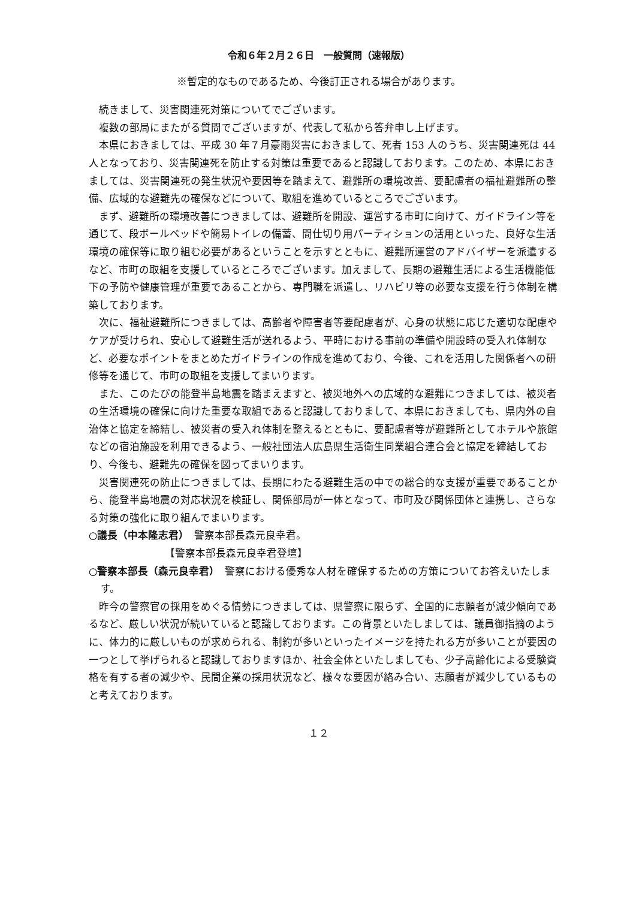令和６年２月２６日　一般質問（速報版）
※暫定的なものであるため、今後訂正される場合があります。
続きまして、災害関連死対策についてでございます。
複数の部局にまたがる質問でございますが、代表して私から答弁申し上げます。
本県におきましては、平成 30 年７月豪雨災害におきまして、死者 153 人のうち、災害関連死は 44 人となっており、災害関連死を防止する対策は重要であると認識しております。このため、本県におきましては、災害関連死の発生状況や要因等を踏まえて、避難所の環境改善、要配慮者の福祉避難所の整備、広域的な避難先の確保などについて、取組を進めているところでございます。
まず、避難所の環境改善につきましては、避難所を開設、運営する市町に向けて、ガイドライン等を通じて、段ボールベッドや簡易トイレの備蓄、間仕切り用パーティションの活用といった、良好な生活環境の確保等に取り組む必要があるということを示すとともに、避難所運営のアドバイザーを派遣するなど、市町の取組を支援しているところでございます。加えまして、長期の避難生活による生活機能低下の予防や健康管理が重要であることから、専門職を派遣し、リハビリ等の必要な支援を行う体制を構築しております。
次に、福祉避難所につきましては、高齢者や障害者等要配慮者が、心身の状態に応じた適切な配慮やケアが受けられ、安心して避難生活が送れるよう、平時における事前の準備や開設時の受入れ体制など、必要なポイントをまとめたガイドラインの作成を進めており、今後、これを活用した関係者への研修等を通じて、市町の取組を支援してまいります。
また、このたびの能登半島地震を踏まえますと、被災地外への広域的な避難につきましては、被災者の生活環境の確保に向けた重要な取組であると認識しておりまして、本県におきましても、県内外の自治体と協定を締結し、被災者の受入れ体制を整えるとともに、要配慮者等が避難所としてホテルや旅館などの宿泊施設を利用できるよう、一般社団法人広島県生活衛生同業組合連合会と協定を締結しており、今後も、避難先の確保を図ってまいります。
災害関連死の防止につきましては、長期にわたる避難生活の中での総合的な支援が重要であることから、能登半島地震の対応状況を検証し、関係部局が一体となって、市町及び関係団体と連携し、さらなる対策の強化に取り組んでまいります。
○議長（中本隆志君）　警察本部長森元良幸君。
【警察本部長森元良幸君登壇】
○警察本部長（森元良幸君）　警察における優秀な人材を確保するための方策についてお答えいたします。
昨今の警察官の採用をめぐる情勢につきましては、県警察に限らず、全国的に志願者が減少傾向であるなど、厳しい状況が続いていると認識しております。この背景といたしましては、議員御指摘のように、体力的に厳しいものが求められる、制約が多いといったイメージを持たれる方が多いことが要因の一つとして挙げられると認識しておりますほか、社会全体といたしましても、少子高齢化による受験資格を有する者の減少や、民間企業の採用状況など、様々な要因が絡み合い、志願者が減少しているものと考えております。
１２